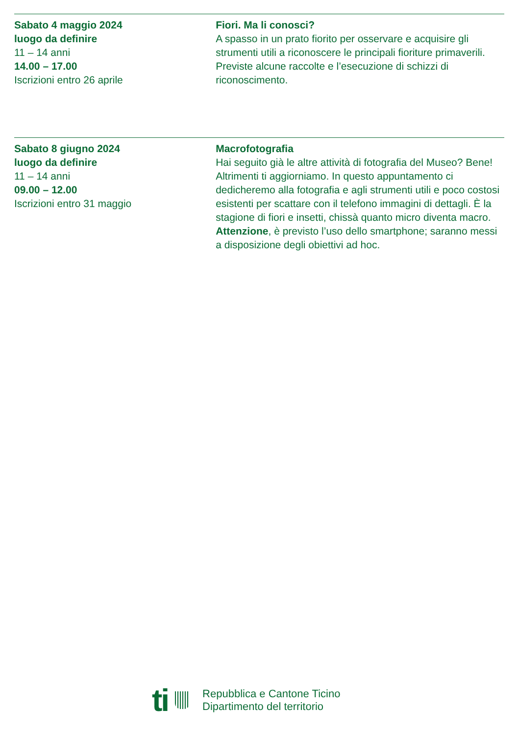Sabato 4 maggio 2024
luogo da definire
11 – 14 anni
14.00 – 17.00
Iscrizioni entro 26 aprile
Fiori. Ma li conosci?
A spasso in un prato fiorito per osservare e acquisire gli strumenti utili a riconoscere le principali fioriture primaverili. Previste alcune raccolte e l’esecuzione di schizzi di riconoscimento.
Sabato 8 giugno 2024
luogo da definire
11 – 14 anni
09.00 – 12.00
Iscrizioni entro 31 maggio
Macrofotografia
Hai seguito già le altre attività di fotografia del Museo? Bene! Altrimenti ti aggiorniamo. In questo appuntamento ci dedicheremo alla fotografia e agli strumenti utili e poco costosi esistenti per scattare con il telefono immagini di dettagli. È la stagione di fiori e insetti, chissà quanto micro diventa macro. Attenzione, è previsto l’uso dello smartphone; saranno messi a disposizione degli obiettivi ad hoc.
ti
Repubblica e Cantone Ticino
Dipartimento del territorio